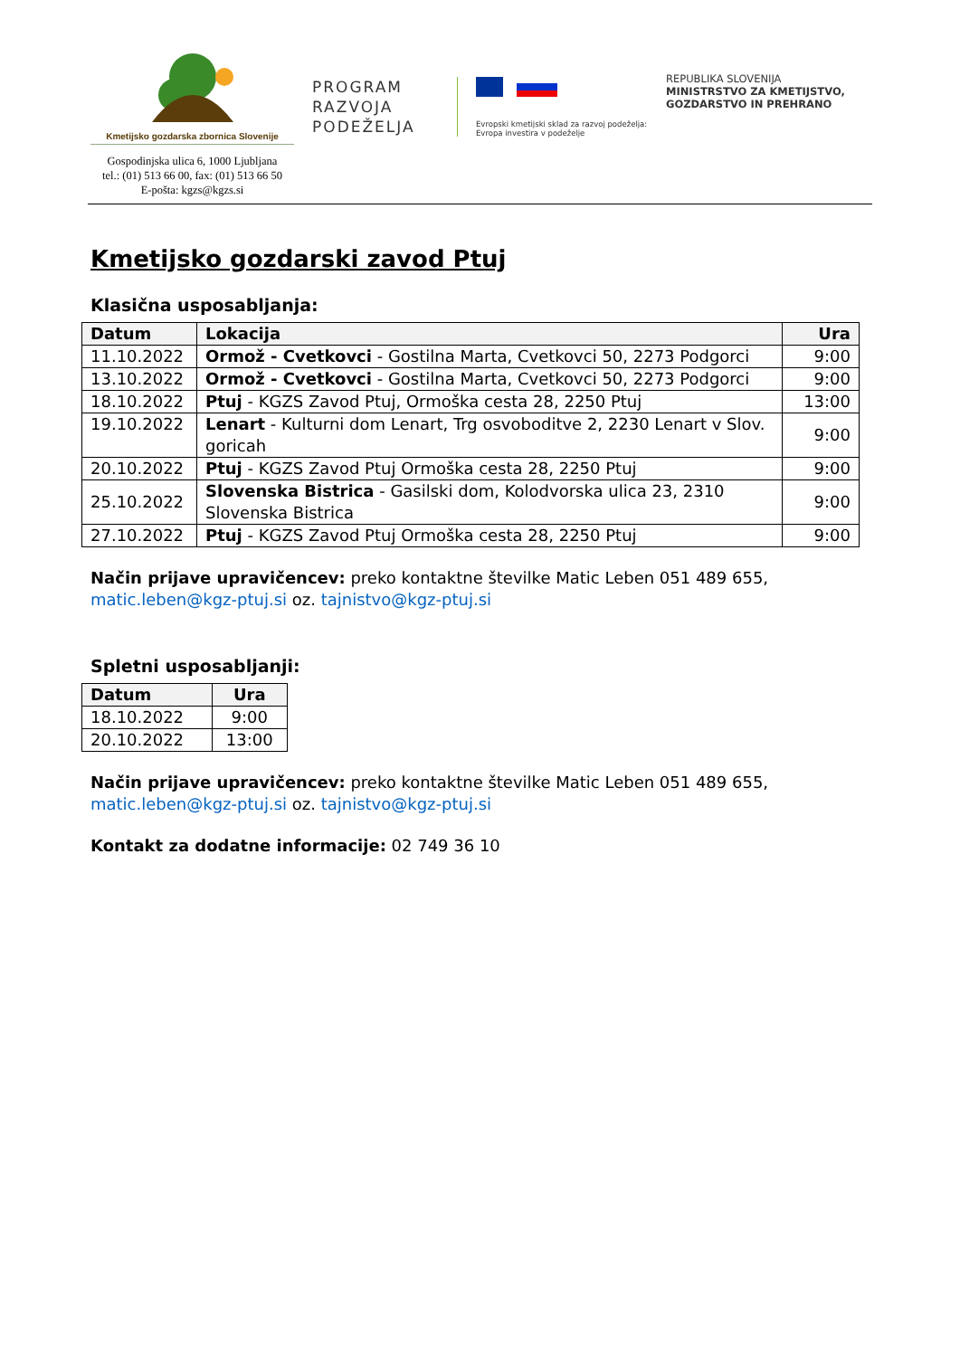Kmetijsko gozdarska zbornica Slovenije
Gospodinjska ulica 6, 1000 Ljubljana
tel.: (01) 513 66 00, fax: (01) 513 66 50
E-pošta: kgzs@kgzs.si
PROGRAM
RAZVOJA
PODEŽELJA
Evropski kmetijski sklad za razvoj podeželja:
Evropa investira v podeželje
REPUBLIKA SLOVENIJA
MINISTRSTVO ZA KMETIJSTVO,
GOZDARSTVO IN PREHRANO
Kmetijsko gozdarski zavod Ptuj
Klasična usposabljanja:
| Datum | Lokacija | Ura |
| --- | --- | --- |
| 11.10.2022 | Ormož - Cvetkovci - Gostilna Marta, Cvetkovci 50, 2273 Podgorci | 9:00 |
| 13.10.2022 | Ormož - Cvetkovci - Gostilna Marta, Cvetkovci 50, 2273 Podgorci | 9:00 |
| 18.10.2022 | Ptuj - KGZS Zavod Ptuj, Ormoška cesta 28, 2250 Ptuj | 13:00 |
| 19.10.2022 | Lenart - Kulturni dom Lenart, Trg osvoboditve 2, 2230 Lenart v Slov. goricah | 9:00 |
| 20.10.2022 | Ptuj - KGZS Zavod Ptuj Ormoška cesta 28, 2250 Ptuj | 9:00 |
| 25.10.2022 | Slovenska Bistrica - Gasilski dom, Kolodvorska ulica 23, 2310 Slovenska Bistrica | 9:00 |
| 27.10.2022 | Ptuj - KGZS Zavod Ptuj Ormoška cesta 28, 2250 Ptuj | 9:00 |
Način prijave upravičencev: preko kontaktne številke Matic Leben 051 489 655, matic.leben@kgz-ptuj.si oz. tajnistvo@kgz-ptuj.si
Spletni usposabljanji:
| Datum | Ura |
| --- | --- |
| 18.10.2022 | 9:00 |
| 20.10.2022 | 13:00 |
Način prijave upravičencev: preko kontaktne številke Matic Leben 051 489 655, matic.leben@kgz-ptuj.si oz. tajnistvo@kgz-ptuj.si
Kontakt za dodatne informacije: 02 749 36 10